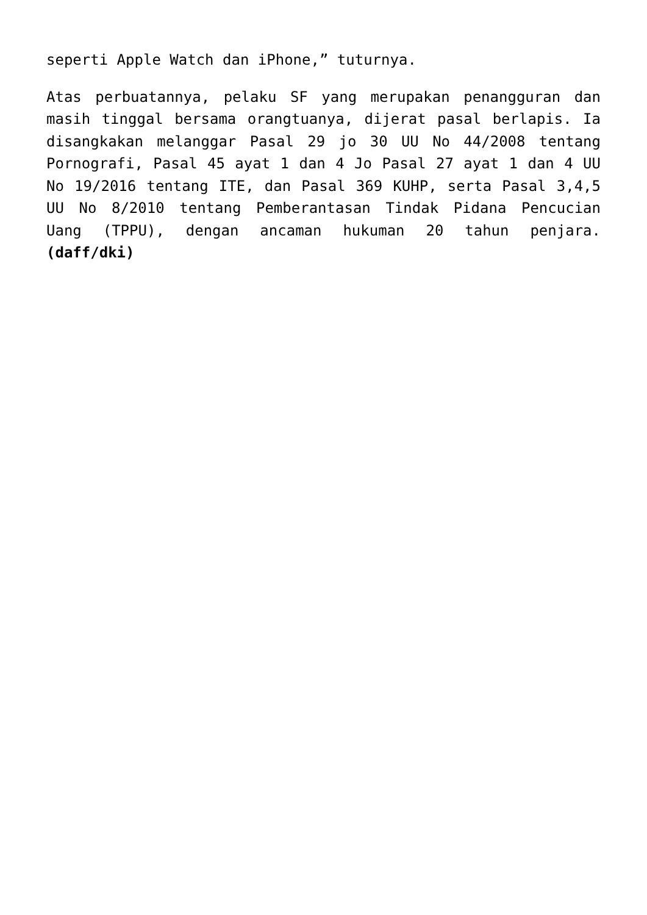seperti Apple Watch dan iPhone,” tuturnya.
Atas perbuatannya, pelaku SF yang merupakan penangguran dan masih tinggal bersama orangtuanya, dijerat pasal berlapis. Ia disangkakan melanggar Pasal 29 jo 30 UU No 44/2008 tentang Pornografi, Pasal 45 ayat 1 dan 4 Jo Pasal 27 ayat 1 dan 4 UU No 19/2016 tentang ITE, dan Pasal 369 KUHP, serta Pasal 3,4,5 UU No 8/2010 tentang Pemberantasan Tindak Pidana Pencucian Uang (TPPU), dengan ancaman hukuman 20 tahun penjara. (daff/dki)